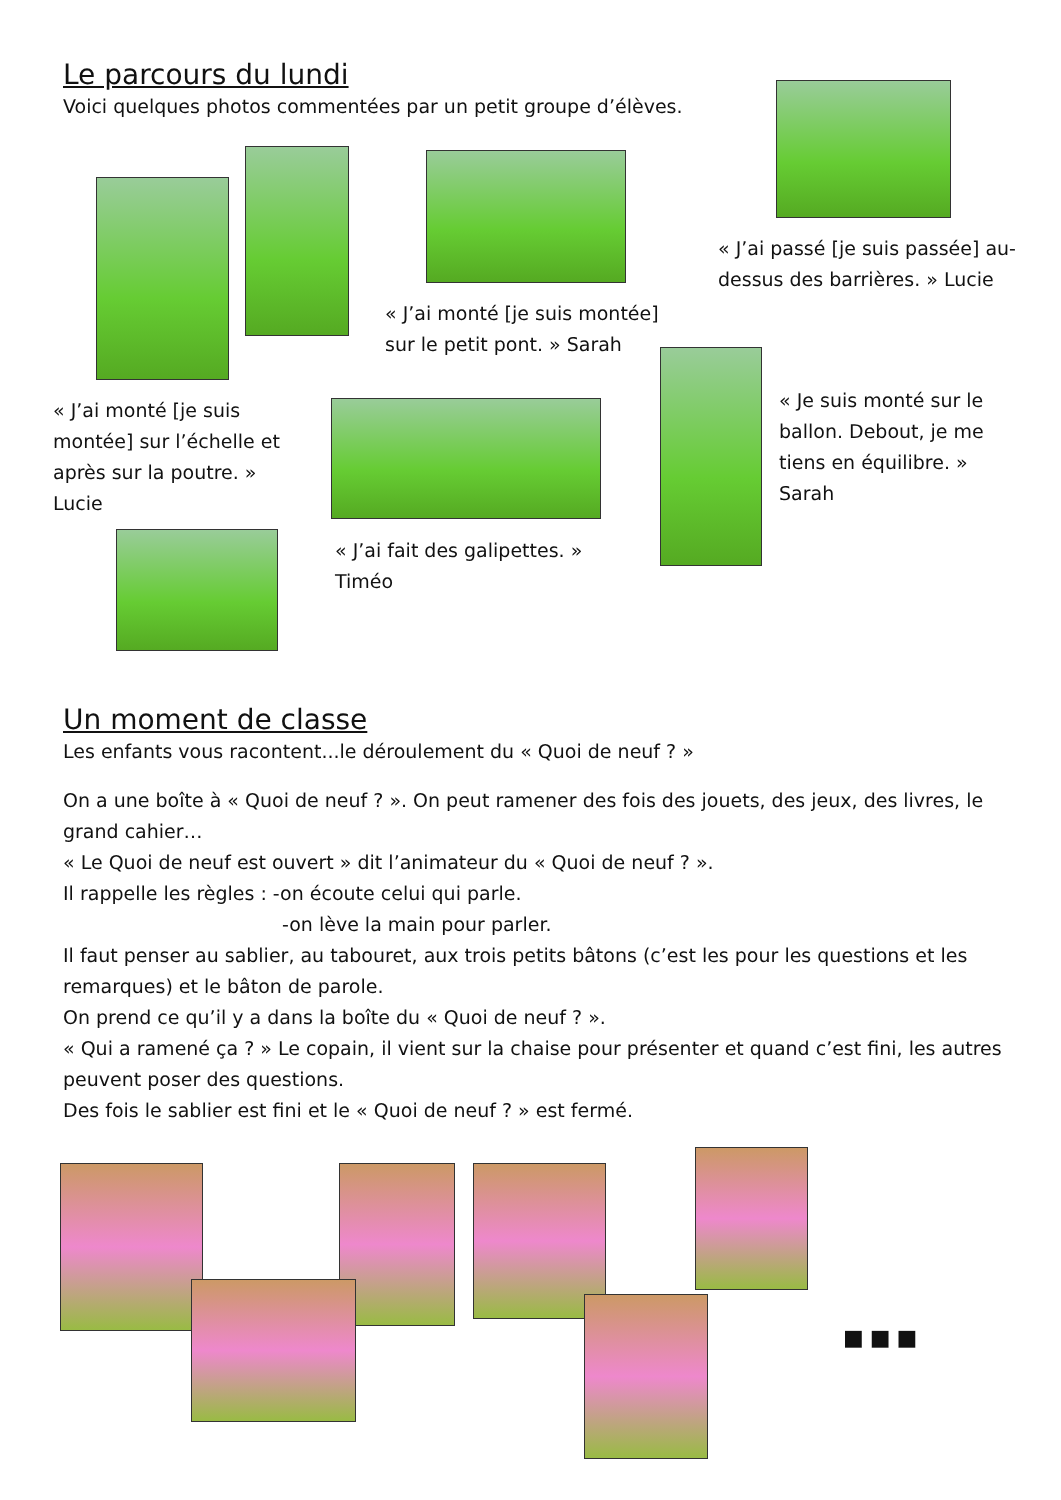Le parcours du lundi
Voici quelques photos commentées par un petit groupe d’élèves.
« J’ai passé [je suis passée] au-dessus des barrières. » Lucie
« J’ai monté [je suis montée] sur le petit pont. » Sarah
« J’ai monté [je suis montée] sur l’échelle et après sur la poutre. » Lucie
« Je suis monté sur le ballon. Debout, je me tiens en équilibre. » Sarah
« J’ai fait des galipettes. » Timéo
Un moment de classe
Les enfants vous racontent...le déroulement du « Quoi de neuf ? »
On a une boîte à « Quoi de neuf ? ». On peut ramener des fois des jouets, des jeux, des livres, le grand cahier…
« Le Quoi de neuf est ouvert » dit l’animateur du « Quoi de neuf ? ».
Il rappelle les règles : -on écoute celui qui parle.
-on lève la main pour parler.
Il faut penser au sablier, au tabouret, aux trois petits bâtons (c’est les pour les questions et les remarques) et le bâton de parole.
On prend ce qu’il y a dans la boîte du « Quoi de neuf ? ».
« Qui a ramené ça ? » Le copain, il vient sur la chaise pour présenter et quand c’est fini, les autres peuvent poser des questions.
Des fois le sablier est fini et le « Quoi de neuf ? » est fermé.
■■■